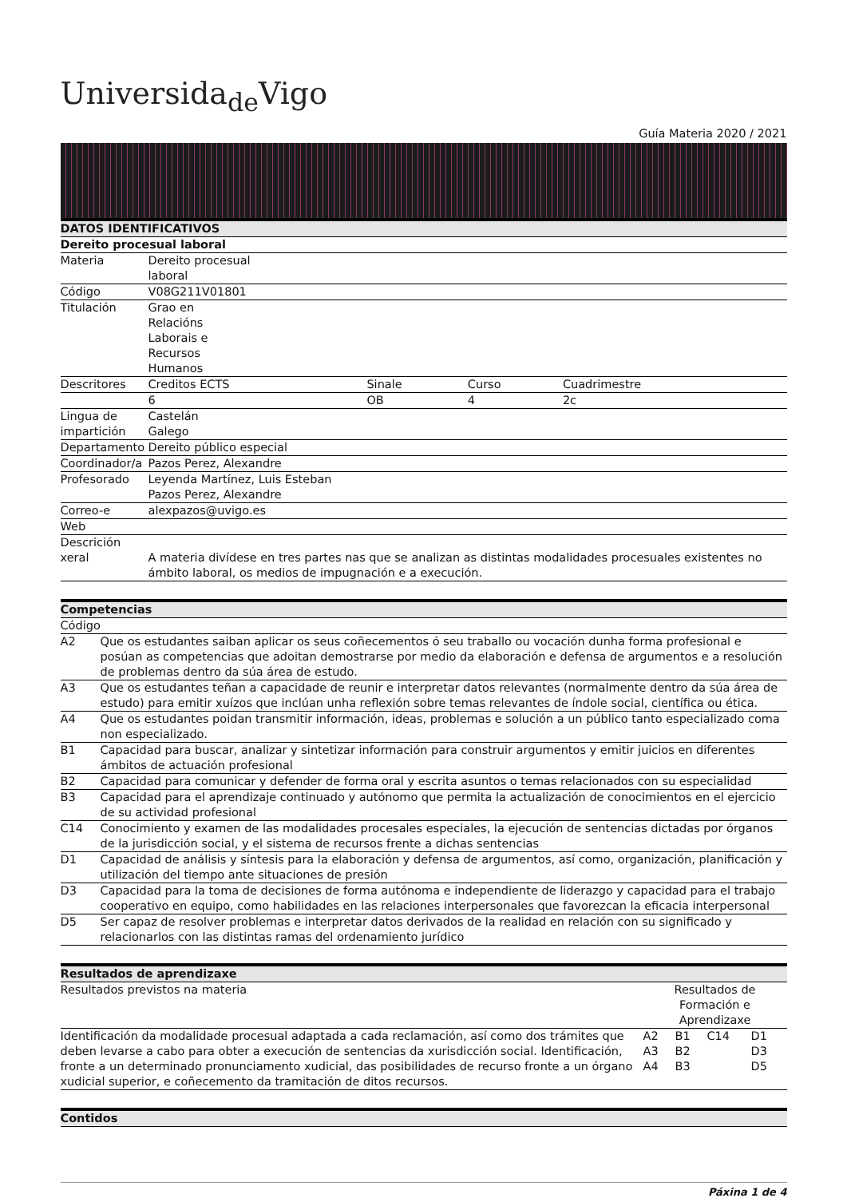Universida<sub>de</sub>Vigo
Guía Materia 2020 / 2021
| DATOS IDENTIFICATIVOS | | | | |
| --- | --- | --- | --- | --- |
| Dereito procesual laboral | | | | |
| Materia | Dereito procesual laboral | | | |
| Código | V08G211V01801 | | | |
| Titulación | Grao en Relacións Laborais e Recursos Humanos | | | |
| Descritores | Creditos ECTS | Sinale | Curso | Cuadrimestre |
| | 6 | OB | 4 | 2c |
| Lingua de impartición | Castelán Galego | | | |
| Departamento | Dereito público especial | | | |
| Coordinador/a | Pazos Perez, Alexandre | | | |
| Profesorado | Leyenda Martínez, Luis Esteban Pazos Perez, Alexandre | | | |
| Correo-e | alexpazos@uvigo.es | | | |
| Web | | | | |
| Descrición xeral | A materia divídese en tres partes nas que se analizan as distintas modalidades procesuales existentes no ámbito laboral, os medios de impugnación e a execución. | | | |
| Competencias | |
| --- | --- |
| Código | |
| A2 | Que os estudantes saiban aplicar os seus coñecementos ó seu traballo ou vocación dunha forma profesional e posúan as competencias que adoitan demostrarse por medio da elaboración e defensa de argumentos e a resolución de problemas dentro da súa área de estudo. |
| A3 | Que os estudantes teñan a capacidade de reunir e interpretar datos relevantes (normalmente dentro da súa área de estudo) para emitir xuízos que inclúan unha reflexión sobre temas relevantes de índole social, científica ou ética. |
| A4 | Que os estudantes poidan transmitir información, ideas, problemas e solución a un público tanto especializado coma non especializado. |
| B1 | Capacidad para buscar, analizar y sintetizar información para construir argumentos y emitir juicios en diferentes ámbitos de actuación profesional |
| B2 | Capacidad para comunicar y defender de forma oral y escrita asuntos o temas relacionados con su especialidad |
| B3 | Capacidad para el aprendizaje continuado y autónomo que permita la actualización de conocimientos en el ejercicio de su actividad profesional |
| C14 | Conocimiento y examen de las modalidades procesales especiales, la ejecución de sentencias dictadas por órganos de la jurisdicción social, y el sistema de recursos frente a dichas sentencias |
| D1 | Capacidad de análisis y síntesis para la elaboración y defensa de argumentos, así como, organización, planificación y utilización del tiempo ante situaciones de presión |
| D3 | Capacidad para la toma de decisiones de forma autónoma e independiente de liderazgo y capacidad para el trabajo cooperativo en equipo, como habilidades en las relaciones interpersonales que favorezcan la eficacia interpersonal |
| D5 | Ser capaz de resolver problemas e interpretar datos derivados de la realidad en relación con su significado y relacionarlos con las distintas ramas del ordenamiento jurídico |
| Resultados de aprendizaxe | | | | |
| --- | --- | --- | --- | --- |
| Resultados previstos na materia | Resultados de Formación e Aprendizaxe | | | |
| Identificación da modalidade procesual adaptada a cada reclamación, así como dos trámites que deben levarse a cabo para obter a execución de sentencias da xurisdicción social. Identificación, fronte a un determinado pronunciamento xudicial, das posibilidades de recurso fronte a un órgano xudicial superior, e coñecemento da tramitación de ditos recursos. | A2 A3 A4 | B1 B2 B3 | C14 | D1 D3 D5 |
| Contidos |
| --- |
Páxina 1 de 4